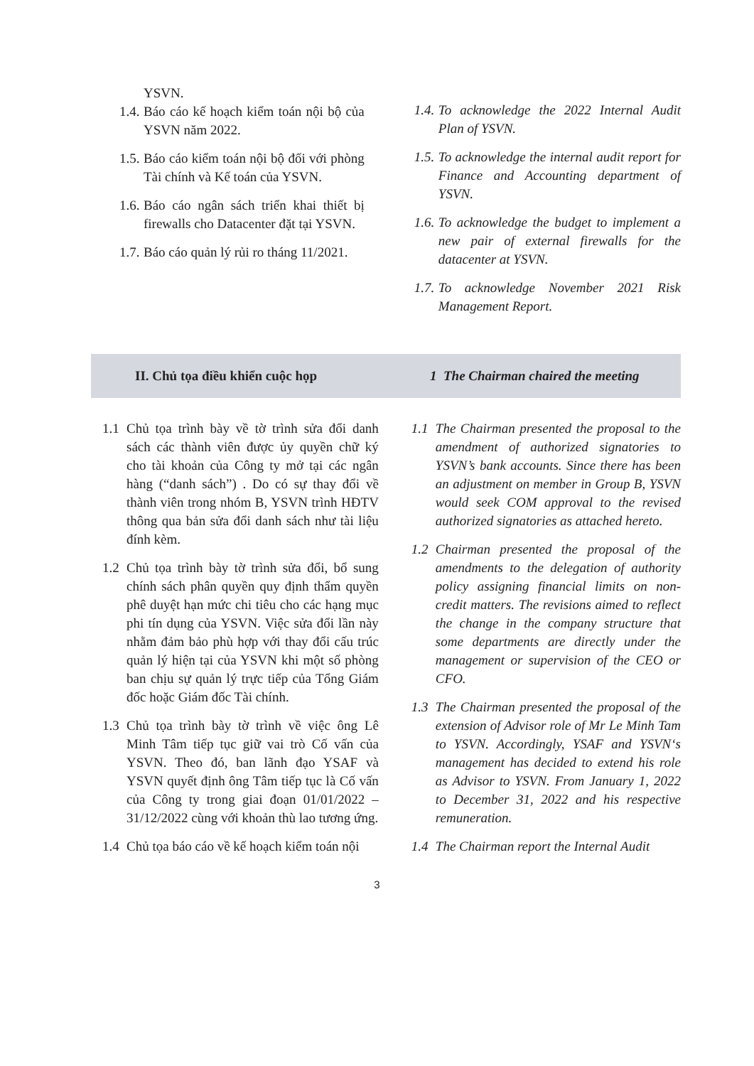YSVN.
1.4. Báo cáo kế hoạch kiểm toán nội bộ của YSVN năm 2022.
1.5. Báo cáo kiểm toán nội bộ đối với phòng Tài chính và Kế toán của YSVN.
1.6. Báo cáo ngân sách triển khai thiết bị firewalls cho Datacenter đặt tại YSVN.
1.7. Báo cáo quản lý rủi ro tháng 11/2021.
1.4. To acknowledge the 2022 Internal Audit Plan of YSVN.
1.5. To acknowledge the internal audit report for Finance and Accounting department of YSVN.
1.6. To acknowledge the budget to implement a new pair of external firewalls for the datacenter at YSVN.
1.7. To acknowledge November 2021 Risk Management Report.
II. Chủ tọa điều khiển cuộc họp 1 The Chairman chaired the meeting
1.1 Chủ tọa trình bày về tờ trình sửa đổi danh sách các thành viên được ủy quyền chữ ký cho tài khoản của Công ty mở tại các ngân hàng (“danh sách”) . Do có sự thay đổi về thành viên trong nhóm B, YSVN trình HĐTV thông qua bản sửa đổi danh sách như tài liệu đính kèm.
1.2 Chủ tọa trình bày tờ trình sửa đổi, bổ sung chính sách phân quyền quy định thẩm quyền phê duyệt hạn mức chi tiêu cho các hạng mục phi tín dụng của YSVN. Việc sửa đổi lần này nhằm đảm bảo phù hợp với thay đổi cấu trúc quản lý hiện tại của YSVN khi một số phòng ban chịu sự quản lý trực tiếp của Tổng Giám đốc hoặc Giám đốc Tài chính.
1.3 Chủ tọa trình bày tờ trình về việc ông Lê Minh Tâm tiếp tục giữ vai trò Cố vấn của YSVN. Theo đó, ban lãnh đạo YSAF và YSVN quyết định ông Tâm tiếp tục là Cố vấn của Công ty trong giai đoạn 01/01/2022 – 31/12/2022 cùng với khoản thù lao tương ứng.
1.4 Chủ tọa báo cáo về kế hoạch kiểm toán nội
1.1 The Chairman presented the proposal to the amendment of authorized signatories to YSVN’s bank accounts. Since there has been an adjustment on member in Group B, YSVN would seek COM approval to the revised authorized signatories as attached hereto.
1.2 Chairman presented the proposal of the amendments to the delegation of authority policy assigning financial limits on non-credit matters. The revisions aimed to reflect the change in the company structure that some departments are directly under the management or supervision of the CEO or CFO.
1.3 The Chairman presented the proposal of the extension of Advisor role of Mr Le Minh Tam to YSVN. Accordingly, YSAF and YSVN‘s management has decided to extend his role as Advisor to YSVN. From January 1, 2022 to December 31, 2022 and his respective remuneration.
1.4 The Chairman report the Internal Audit
3